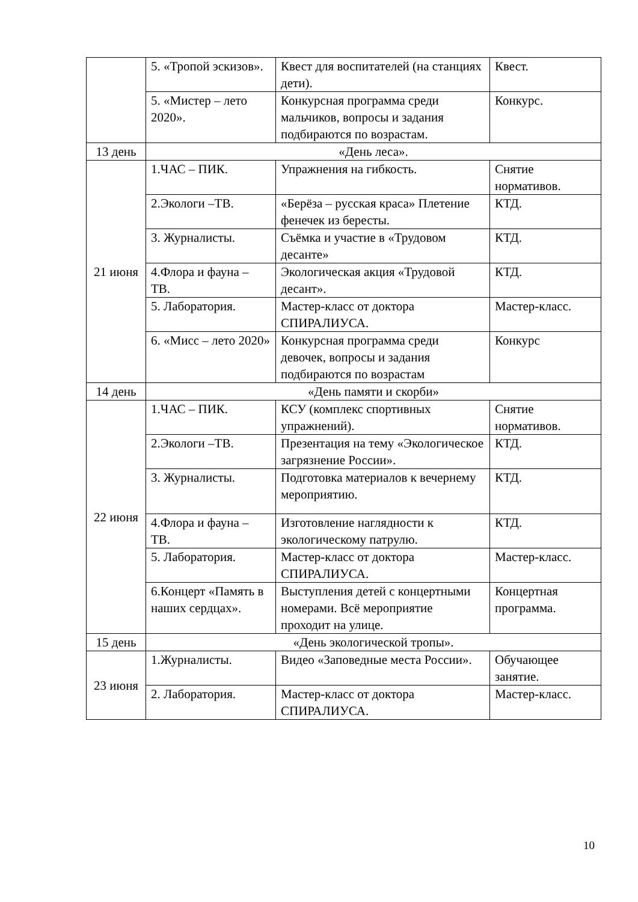| | 5. «Тропой эскизов». | Квест для воспитателей (на станциях дети). | Квест. |
| | 5. «Мистер – лето 2020». | Конкурсная программа среди мальчиков, вопросы и задания подбираются по возрастам. | Конкурс. |
| 13 день | «День леса». | | |
| 21 июня | 1.ЧАС – ПИК. | Упражнения на гибкость. | Снятие нормативов. |
| | 2.Экологи –ТВ. | «Берёза – русская краса» Плетение фенечек из бересты. | КТД. |
| | 3. Журналисты. | Съёмка и участие в «Трудовом десанте» | КТД. |
| | 4.Флора и фауна – ТВ. | Экологическая акция «Трудовой десант». | КТД. |
| | 5. Лаборатория. | Мастер-класс от доктора СПИРАЛИУСА. | Мастер-класс. |
| | 6. «Мисс – лето 2020» | Конкурсная программа среди девочек, вопросы и задания подбираются по возрастам | Конкурс |
| 14 день | «День памяти и скорби» | | |
| 22 июня | 1.ЧАС – ПИК. | КСУ (комплекс спортивных упражнений). | Снятие нормативов. |
| | 2.Экологи –ТВ. | Презентация на тему «Экологическое загрязнение России». | КТД. |
| | 3. Журналисты. | Подготовка материалов к вечернему мероприятию. | КТД. |
| | 4.Флора и фауна – ТВ. | Изготовление наглядности к экологическому патрулю. | КТД. |
| | 5. Лаборатория. | Мастер-класс от доктора СПИРАЛИУСА. | Мастер-класс. |
| | 6.Концерт «Память в наших сердцах». | Выступления детей с концертными номерами. Всё мероприятие проходит на улице. | Концертная программа. |
| 15 день | «День экологической тропы». | | |
| 23 июня | 1.Журналисты. | Видео «Заповедные места России». | Обучающее занятие. |
| | 2. Лаборатория. | Мастер-класс от доктора СПИРАЛИУСА. | Мастер-класс. |
10